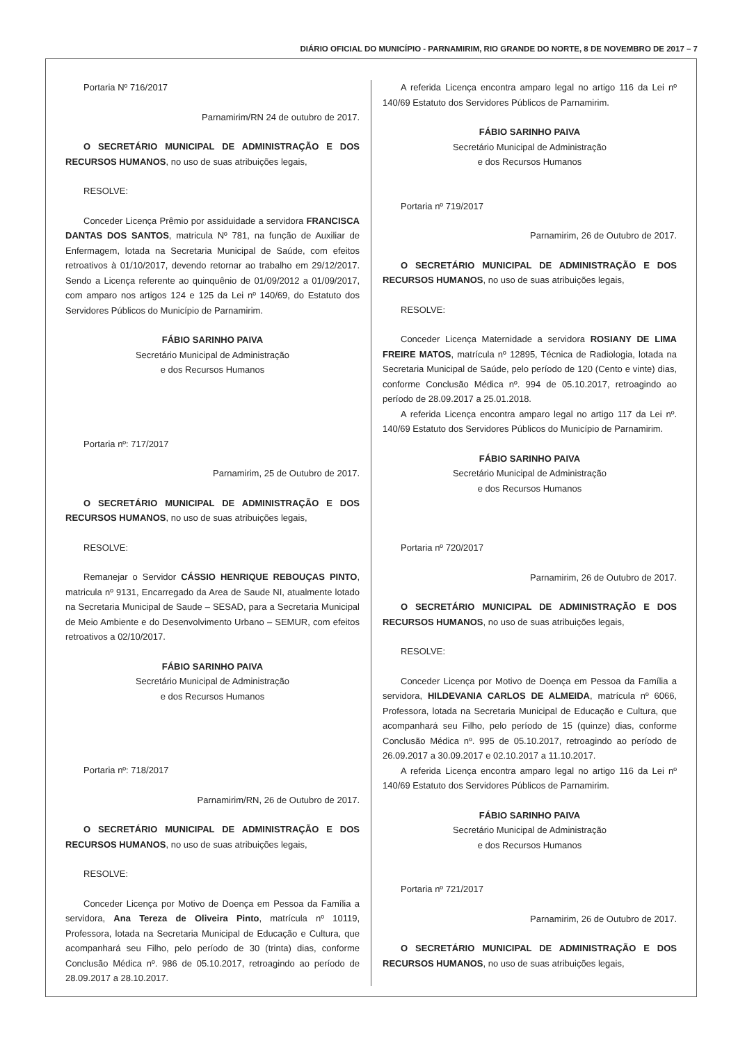DIÁRIO OFICIAL DO MUNICÍPIO - PARNAMIRIM, RIO GRANDE DO NORTE, 8 DE NOVEMBRO DE 2017 – 7
Portaria Nº 716/2017
Parnamirim/RN 24 de outubro de 2017.
O SECRETÁRIO MUNICIPAL DE ADMINISTRAÇÃO E DOS RECURSOS HUMANOS, no uso de suas atribuições legais,
RESOLVE:
Conceder Licença Prêmio por assiduidade a servidora FRANCISCA DANTAS DOS SANTOS, matricula Nº 781, na função de Auxiliar de Enfermagem, lotada na Secretaria Municipal de Saúde, com efeitos retroativos à 01/10/2017, devendo retornar ao trabalho em 29/12/2017. Sendo a Licença referente ao quinquênio de 01/09/2012 a 01/09/2017, com amparo nos artigos 124 e 125 da Lei nº 140/69, do Estatuto dos Servidores Públicos do Município de Parnamirim.
FÁBIO SARINHO PAIVA
Secretário Municipal de Administração
e dos Recursos Humanos
Portaria nº: 717/2017
Parnamirim, 25 de Outubro de 2017.
O SECRETÁRIO MUNICIPAL DE ADMINISTRAÇÃO E DOS RECURSOS HUMANOS, no uso de suas atribuições legais,
RESOLVE:
Remanejar o Servidor CÁSSIO HENRIQUE REBOUÇAS PINTO, matricula nº 9131, Encarregado da Area de Saude NI, atualmente lotado na Secretaria Municipal de Saude – SESAD, para a Secretaria Municipal de Meio Ambiente e do Desenvolvimento Urbano – SEMUR, com efeitos retroativos a 02/10/2017.
FÁBIO SARINHO PAIVA
Secretário Municipal de Administração
e dos Recursos Humanos
Portaria nº: 718/2017
Parnamirim/RN, 26 de Outubro de 2017.
O SECRETÁRIO MUNICIPAL DE ADMINISTRAÇÃO E DOS RECURSOS HUMANOS, no uso de suas atribuições legais,
RESOLVE:
Conceder Licença por Motivo de Doença em Pessoa da Família a servidora, Ana Tereza de Oliveira Pinto, matrícula nº 10119, Professora, lotada na Secretaria Municipal de Educação e Cultura, que acompanhará seu Filho, pelo período de 30 (trinta) dias, conforme Conclusão Médica nº. 986 de 05.10.2017, retroagindo ao período de 28.09.2017 a 28.10.2017.
A referida Licença encontra amparo legal no artigo 116 da Lei nº 140/69 Estatuto dos Servidores Públicos de Parnamirim.
FÁBIO SARINHO PAIVA
Secretário Municipal de Administração
e dos Recursos Humanos
Portaria nº 719/2017
Parnamirim, 26 de Outubro de 2017.
O SECRETÁRIO MUNICIPAL DE ADMINISTRAÇÃO E DOS RECURSOS HUMANOS, no uso de suas atribuições legais,
RESOLVE:
Conceder Licença Maternidade a servidora ROSIANY DE LIMA FREIRE MATOS, matrícula nº 12895, Técnica de Radiologia, lotada na Secretaria Municipal de Saúde, pelo período de 120 (Cento e vinte) dias, conforme Conclusão Médica nº. 994 de 05.10.2017, retroagindo ao período de 28.09.2017 a 25.01.2018.
A referida Licença encontra amparo legal no artigo 117 da Lei nº. 140/69 Estatuto dos Servidores Públicos do Município de Parnamirim.
FÁBIO SARINHO PAIVA
Secretário Municipal de Administração
e dos Recursos Humanos
Portaria nº 720/2017
Parnamirim, 26 de Outubro de 2017.
O SECRETÁRIO MUNICIPAL DE ADMINISTRAÇÃO E DOS RECURSOS HUMANOS, no uso de suas atribuições legais,
RESOLVE:
Conceder Licença por Motivo de Doença em Pessoa da Família a servidora, HILDEVANIA CARLOS DE ALMEIDA, matrícula nº 6066, Professora, lotada na Secretaria Municipal de Educação e Cultura, que acompanhará seu Filho, pelo período de 15 (quinze) dias, conforme Conclusão Médica nº. 995 de 05.10.2017, retroagindo ao período de 26.09.2017 a 30.09.2017 e 02.10.2017 a 11.10.2017.
A referida Licença encontra amparo legal no artigo 116 da Lei nº 140/69 Estatuto dos Servidores Públicos de Parnamirim.
FÁBIO SARINHO PAIVA
Secretário Municipal de Administração
e dos Recursos Humanos
Portaria nº 721/2017
Parnamirim, 26 de Outubro de 2017.
O SECRETÁRIO MUNICIPAL DE ADMINISTRAÇÃO E DOS RECURSOS HUMANOS, no uso de suas atribuições legais,